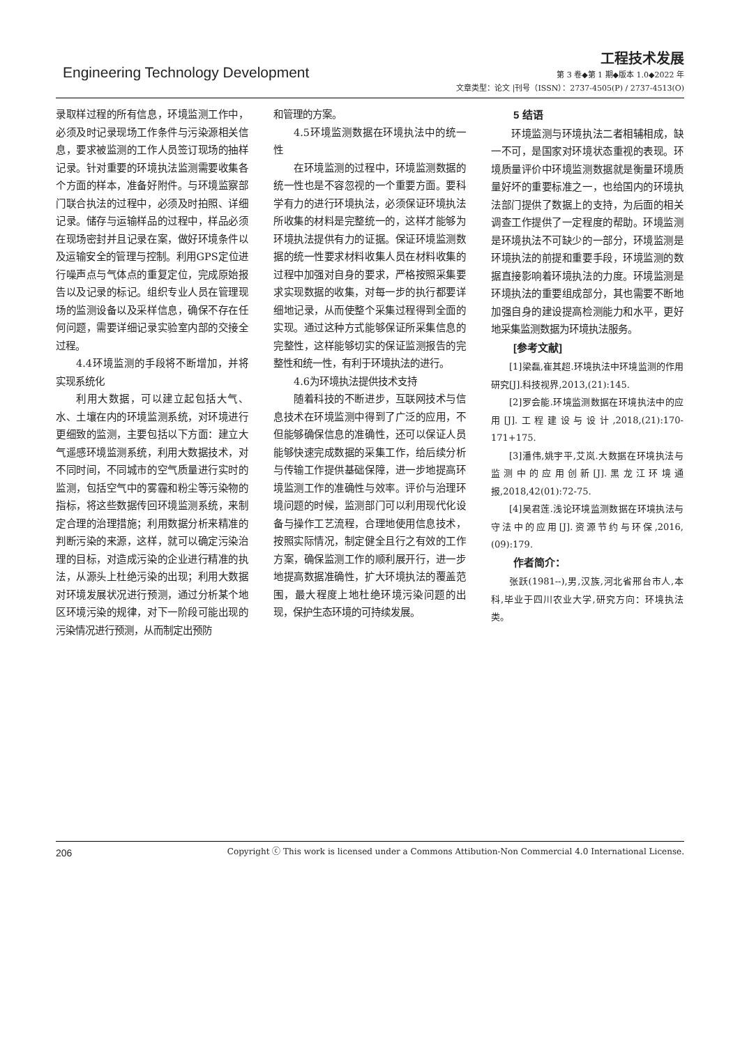工程技术发展
Engineering Technology Development
第 3 卷◆第 1 期◆版本 1.0◆2022 年
文章类型：论文 |刊号（ISSN）：2737-4505(P) / 2737-4513(O)
录取样过程的所有信息，环境监测工作中，必须及时记录现场工作条件与污染源相关信息，要求被监测的工作人员签订现场的抽样记录。针对重要的环境执法监测需要收集各个方面的样本，准备好附件。与环境监察部门联合执法的过程中，必须及时拍照、详细记录。储存与运输样品的过程中，样品必须在现场密封并且记录在案，做好环境条件以及运输安全的管理与控制。利用GPS定位进行噪声点与气体点的重复定位，完成原始报告以及记录的标记。组织专业人员在管理现场的监测设备以及采样信息，确保不存在任何问题，需要详细记录实验室内部的交接全过程。
4.4环境监测的手段将不断增加，并将实现系统化
利用大数据，可以建立起包括大气、水、土壤在内的环境监测系统，对环境进行更细致的监测，主要包括以下方面：建立大气遥感环境监测系统，利用大数据技术，对不同时间，不同城市的空气质量进行实时的监测，包括空气中的雾霾和粉尘等污染物的指标，将这些数据传回环境监测系统，来制定合理的治理措施；利用数据分析来精准的判断污染的来源，这样，就可以确定污染治理的目标，对造成污染的企业进行精准的执法，从源头上杜绝污染的出现；利用大数据对环境发展状况进行预测，通过分析某个地区环境污染的规律，对下一阶段可能出现的污染情况进行预测，从而制定出预防
和管理的方案。
4.5环境监测数据在环境执法中的统一性
在环境监测的过程中，环境监测数据的统一性也是不容忽视的一个重要方面。要科学有力的进行环境执法，必须保证环境执法所收集的材料是完整统一的，这样才能够为环境执法提供有力的证据。保证环境监测数据的统一性要求材料收集人员在材料收集的过程中加强对自身的要求，严格按照采集要求实现数据的收集，对每一步的执行都要详细地记录，从而使整个采集过程得到全面的实现。通过这种方式能够保证所采集信息的完整性，这样能够切实的保证监测报告的完整性和统一性，有利于环境执法的进行。
4.6为环境执法提供技术支持
随着科技的不断进步，互联网技术与信息技术在环境监测中得到了广泛的应用，不但能够确保信息的准确性，还可以保证人员能够快速完成数据的采集工作，给后续分析与传输工作提供基础保障，进一步地提高环境监测工作的准确性与效率。评价与治理环境问题的时候，监测部门可以利用现代化设备与操作工艺流程，合理地使用信息技术，按照实际情况，制定健全且行之有效的工作方案，确保监测工作的顺利展开行，进一步地提高数据准确性，扩大环境执法的覆盖范围，最大程度上地杜绝环境污染问题的出现，保护生态环境的可持续发展。
5 结语
环境监测与环境执法二者相辅相成，缺一不可，是国家对环境状态重视的表现。环境质量评价中环境监测数据就是衡量环境质量好坏的重要标准之一，也给国内的环境执法部门提供了数据上的支持，为后面的相关调查工作提供了一定程度的帮助。环境监测是环境执法不可缺少的一部分，环境监测是环境执法的前提和重要手段，环境监测的数据直接影响着环境执法的力度。环境监测是环境执法的重要组成部分，其也需要不断地加强自身的建设提高检测能力和水平，更好地采集监测数据为环境执法服务。
[参考文献]
[1]梁磊,崔其超.环境执法中环境监测的作用研究[J].科技视界,2013,(21):145.
[2]罗会能.环境监测数据在环境执法中的应用[J].工程建设与设计,2018,(21):170-171+175.
[3]潘伟,姚宇平,艾岚.大数据在环境执法与监测中的应用创新[J].黑龙江环境通报,2018,42(01):72-75.
[4]吴君莲.浅论环境监测数据在环境执法与守法中的应用[J].资源节约与环保,2016,(09):179.
作者简介：
张跃(1981--),男,汉族,河北省邢台市人,本科,毕业于四川农业大学,研究方向：环境执法类。
206
Copyright ⓒ This work is licensed under a Commons Attibution-Non Commercial 4.0 International License.